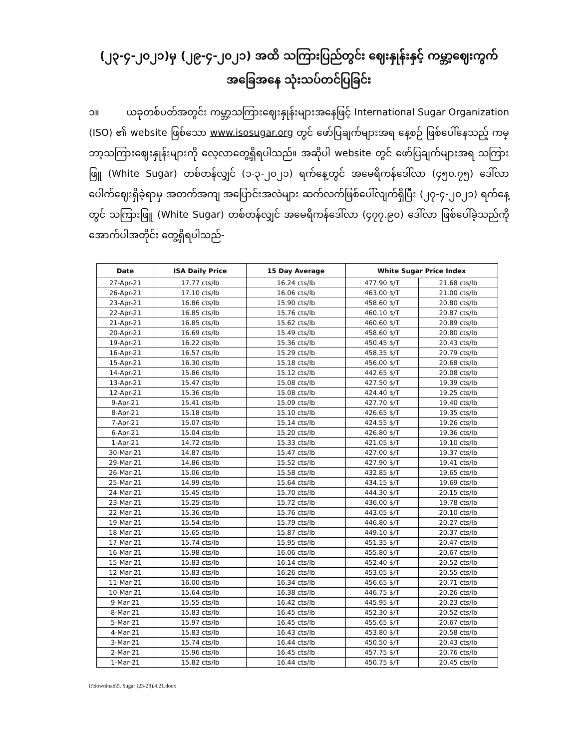(၂၃-၄-၂၀၂၁)မှ (၂၉-၄-၂၀၂၁) အထိ သကြားပြည်တွင်း ဈေးနှုန်းနှင့် ကမ္ဘာ့ဈေးကွက် အခြေအနေ သုံးသပ်တင်ပြခြင်း
၁။ ယခုတစ်ပတ်အတွင်း ကမ္ဘာ့သကြားဈေးနှုန်းများအနေဖြင့် International Sugar Organization (ISO) ၏ website ဖြစ်သော www.isosugar.org တွင် ဖော်ပြချက်များအရ နေ့စဉ် ဖြစ်ပေါ်နေသည့် ကမ္ဘာ့သကြားဈေးနှုန်းများကို လေ့လာတွေ့ရှိရပါသည်။ အဆိုပါ website တွင် ဖော်ပြချက်များအရ သကြားဖြူ (White Sugar) တစ်တန်လျှင် (၁-၃-၂၀၂၁) ရက်နေ့တွင် အမေရိကန်ဒေါ်လာ (၄၅၀.၇၅) ဒေါ်လာ ပေါက်ဈေးရှိခဲ့ရာမှ အတက်အကျ အပြောင်းအလဲများ ဆက်လက်ဖြစ်ပေါ်လျက်ရှိပြီး (၂၇-၄-၂၀၂၁) ရက်နေ့တွင် သကြားဖြူ (White Sugar) တစ်တန်လျှင် အမေရိကန်ဒေါ်လာ (၄၇၇.၉၀) ဒေါ်လာ ဖြစ်ပေါ်ခဲ့သည်ကို အောက်ပါအတိုင်း တွေ့ရှိရပါသည်-
| Date | ISA Daily Price | 15 Day Average | White Sugar Price Index | |
| --- | --- | --- | --- | --- |
| 27-Apr-21 | 17.77 cts/lb | 16.24 cts/lb | 477.90 $/T | 21.68 cts/lb |
| 26-Apr-21 | 17.10 cts/lb | 16.06 cts/lb | 463.00 $/T | 21.00 cts/lb |
| 23-Apr-21 | 16.86 cts/lb | 15.90 cts/lb | 458.60 $/T | 20.80 cts/lb |
| 22-Apr-21 | 16.85 cts/lb | 15.76 cts/lb | 460.10 $/T | 20.87 cts/lb |
| 21-Apr-21 | 16.85 cts/lb | 15.62 cts/lb | 460.60 $/T | 20.89 cts/lb |
| 20-Apr-21 | 16.69 cts/lb | 15.49 cts/lb | 458.60 $/T | 20.80 cts/lb |
| 19-Apr-21 | 16.22 cts/lb | 15.36 cts/lb | 450.45 $/T | 20.43 cts/lb |
| 16-Apr-21 | 16.57 cts/lb | 15.29 cts/lb | 458.35 $/T | 20.79 cts/lb |
| 15-Apr-21 | 16.30 cts/lb | 15.18 cts/lb | 456.00 $/T | 20.68 cts/lb |
| 14-Apr-21 | 15.86 cts/lb | 15.12 cts/lb | 442.65 $/T | 20.08 cts/lb |
| 13-Apr-21 | 15.47 cts/lb | 15.08 cts/lb | 427.50 $/T | 19.39 cts/lb |
| 12-Apr-21 | 15.36 cts/lb | 15.08 cts/lb | 424.40 $/T | 19.25 cts/lb |
| 9-Apr-21 | 15.41 cts/lb | 15.09 cts/lb | 427.70 $/T | 19.40 cts/lb |
| 8-Apr-21 | 15.18 cts/lb | 15.10 cts/lb | 426.65 $/T | 19.35 cts/lb |
| 7-Apr-21 | 15.07 cts/lb | 15.14 cts/lb | 424.55 $/T | 19.26 cts/lb |
| 6-Apr-21 | 15.04 cts/lb | 15.20 cts/lb | 426.80 $/T | 19.36 cts/lb |
| 1-Apr-21 | 14.72 cts/lb | 15.33 cts/lb | 421.05 $/T | 19.10 cts/lb |
| 30-Mar-21 | 14.87 cts/lb | 15.47 cts/lb | 427.00 $/T | 19.37 cts/lb |
| 29-Mar-21 | 14.86 cts/lb | 15.52 cts/lb | 427.90 $/T | 19.41 cts/lb |
| 26-Mar-21 | 15.06 cts/lb | 15.58 cts/lb | 432.85 $/T | 19.65 cts/lb |
| 25-Mar-21 | 14.99 cts/lb | 15.64 cts/lb | 434.15 $/T | 19.69 cts/lb |
| 24-Mar-21 | 15.45 cts/lb | 15.70 cts/lb | 444.30 $/T | 20.15 cts/lb |
| 23-Mar-21 | 15.25 cts/lb | 15.72 cts/lb | 436.00 $/T | 19.78 cts/lb |
| 22-Mar-21 | 15.36 cts/lb | 15.76 cts/lb | 443.05 $/T | 20.10 cts/lb |
| 19-Mar-21 | 15.54 cts/lb | 15.79 cts/lb | 446.80 $/T | 20.27 cts/lb |
| 18-Mar-21 | 15.65 cts/lb | 15.87 cts/lb | 449.10 $/T | 20.37 cts/lb |
| 17-Mar-21 | 15.74 cts/lb | 15.95 cts/lb | 451.35 $/T | 20.47 cts/lb |
| 16-Mar-21 | 15.98 cts/lb | 16.06 cts/lb | 455.80 $/T | 20.67 cts/lb |
| 15-Mar-21 | 15.83 cts/lb | 16.14 cts/lb | 452.40 $/T | 20.52 cts/lb |
| 12-Mar-21 | 15.83 cts/lb | 16.26 cts/lb | 453.05 $/T | 20.55 cts/lb |
| 11-Mar-21 | 16.00 cts/lb | 16.34 cts/lb | 456.65 $/T | 20.71 cts/lb |
| 10-Mar-21 | 15.64 cts/lb | 16.38 cts/lb | 446.75 $/T | 20.26 cts/lb |
| 9-Mar-21 | 15.55 cts/lb | 16.42 cts/lb | 445.95 $/T | 20.23 cts/lb |
| 8-Mar-21 | 15.83 cts/lb | 16.45 cts/lb | 452.30 $/T | 20.52 cts/lb |
| 5-Mar-21 | 15.97 cts/lb | 16.45 cts/lb | 455.65 $/T | 20.67 cts/lb |
| 4-Mar-21 | 15.83 cts/lb | 16.43 cts/lb | 453.80 $/T | 20.58 cts/lb |
| 3-Mar-21 | 15.74 cts/lb | 16.44 cts/lb | 450.50 $/T | 20.43 cts/lb |
| 2-Mar-21 | 15.96 cts/lb | 16.45 cts/lb | 457.75 $/T | 20.76 cts/lb |
| 1-Mar-21 | 15.82 cts/lb | 16.44 cts/lb | 450.75 $/T | 20.45 cts/lb |
I:\download\5. Sugar (23-29).4.21.docx